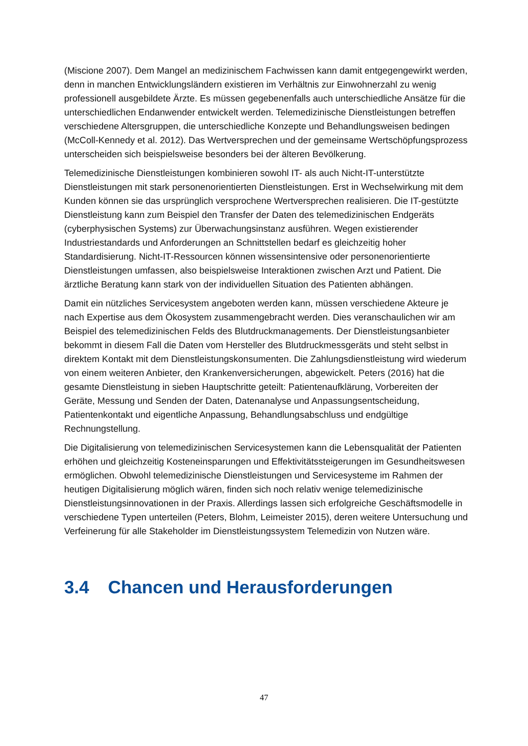(Miscione 2007). Dem Mangel an medizinischem Fachwissen kann damit entgegengewirkt werden, denn in manchen Entwicklungsländern existieren im Verhältnis zur Einwohnerzahl zu wenig professionell ausgebildete Ärzte. Es müssen gegebenenfalls auch unterschiedliche Ansätze für die unterschiedlichen Endanwender entwickelt werden. Telemedizinische Dienstleistungen betreffen verschiedene Altersgruppen, die unterschiedliche Konzepte und Behandlungsweisen bedingen (McColl-Kennedy et al. 2012). Das Wertversprechen und der gemeinsame Wertschöpfungsprozess unterscheiden sich beispielsweise besonders bei der älteren Bevölkerung.
Telemedizinische Dienstleistungen kombinieren sowohl IT- als auch Nicht-IT-unterstützte Dienstleistungen mit stark personenorientierten Dienstleistungen. Erst in Wechselwirkung mit dem Kunden können sie das ursprünglich versprochene Wertversprechen realisieren. Die IT-gestützte Dienstleistung kann zum Beispiel den Transfer der Daten des telemedizinischen Endgeräts (cyberphysischen Systems) zur Überwachungsinstanz ausführen. Wegen existierender Industriestandards und Anforderungen an Schnittstellen bedarf es gleichzeitig hoher Standardisierung. Nicht-IT-Ressourcen können wissensintensive oder personenorientierte Dienstleistungen umfassen, also beispielsweise Interaktionen zwischen Arzt und Patient. Die ärztliche Beratung kann stark von der individuellen Situation des Patienten abhängen.
Damit ein nützliches Servicesystem angeboten werden kann, müssen verschiedene Akteure je nach Expertise aus dem Ökosystem zusammengebracht werden. Dies veranschaulichen wir am Beispiel des telemedizinischen Felds des Blutdruckmanagements. Der Dienstleistungsanbieter bekommt in diesem Fall die Daten vom Hersteller des Blutdruckmessgeräts und steht selbst in direktem Kontakt mit dem Dienstleistungskonsumenten. Die Zahlungsdienstleistung wird wiederum von einem weiteren Anbieter, den Krankenversicherungen, abgewickelt. Peters (2016) hat die gesamte Dienstleistung in sieben Hauptschritte geteilt: Patientenaufklärung, Vorbereiten der Geräte, Messung und Senden der Daten, Datenanalyse und Anpassungsentscheidung, Patientenkontakt und eigentliche Anpassung, Behandlungsabschluss und endgültige Rechnungstellung.
Die Digitalisierung von telemedizinischen Servicesystemen kann die Lebensqualität der Patienten erhöhen und gleichzeitig Kosteneinsparungen und Effektivitätssteigerungen im Gesundheitswesen ermöglichen. Obwohl telemedizinische Dienstleistungen und Servicesysteme im Rahmen der heutigen Digitalisierung möglich wären, finden sich noch relativ wenige telemedizinische Dienstleistungsinnovationen in der Praxis. Allerdings lassen sich erfolgreiche Geschäftsmodelle in verschiedene Typen unterteilen (Peters, Blohm, Leimeister 2015), deren weitere Untersuchung und Verfeinerung für alle Stakeholder im Dienstleistungssystem Telemedizin von Nutzen wäre.
3.4 Chancen und Herausforderungen
47